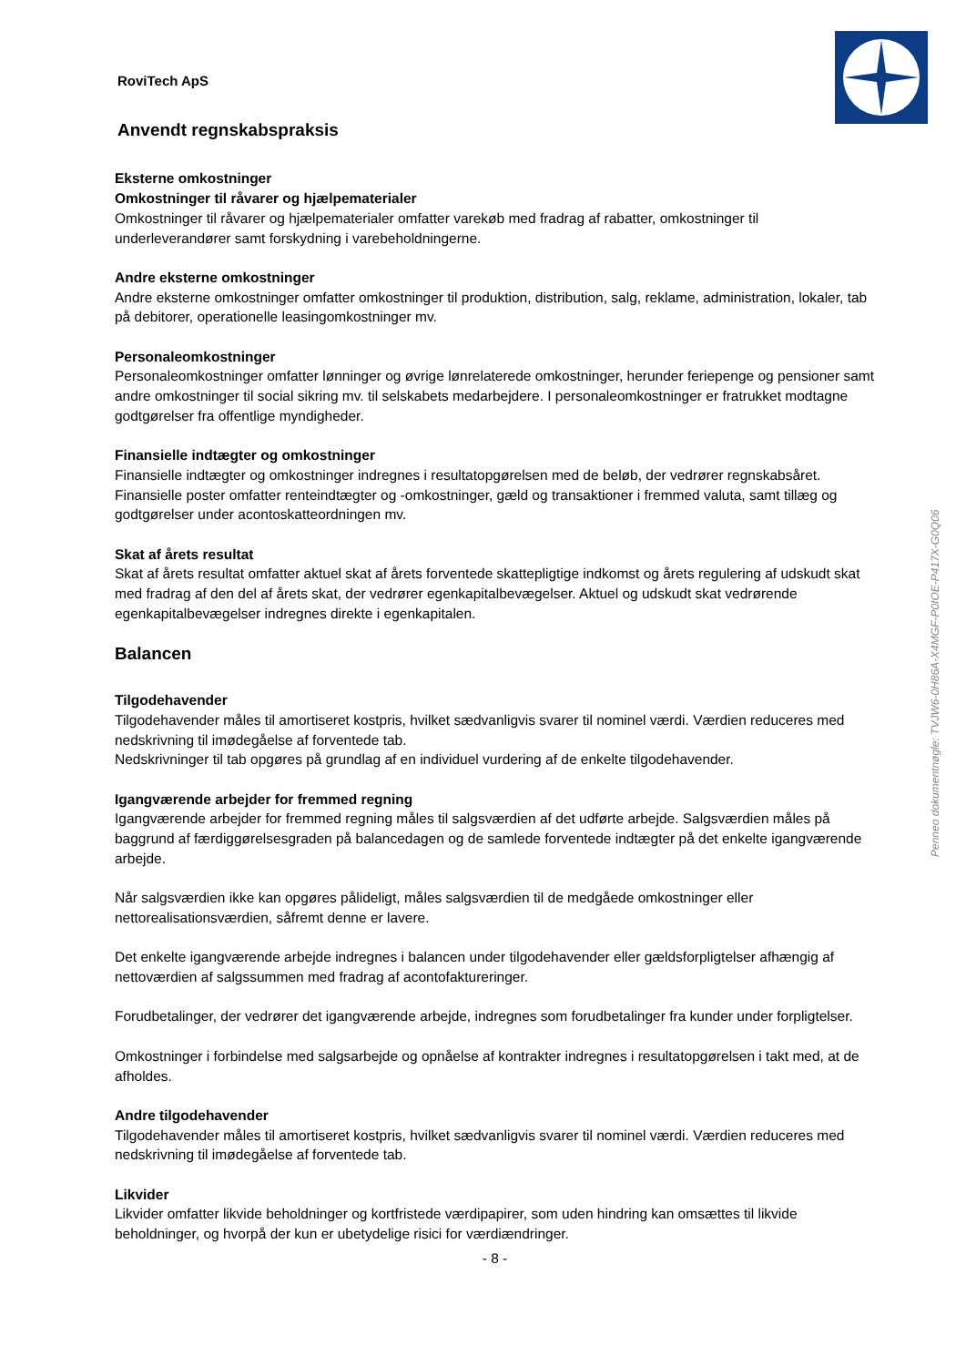Penneo dokumentnøgle: TVJW6-0H86A-X4MGF-P0IOE-P417X-G0Q06
RoviTech ApS
Anvendt regnskabspraksis
Eksterne omkostninger
Omkostninger til råvarer og hjælpematerialer
Omkostninger til råvarer og hjælpematerialer omfatter varekøb med fradrag af rabatter, omkostninger til underleverandører samt forskydning i varebeholdningerne.
Andre eksterne omkostninger
Andre eksterne omkostninger omfatter omkostninger til produktion, distribution, salg, reklame, administration, lokaler, tab på debitorer, operationelle leasingomkostninger mv.
Personaleomkostninger
Personaleomkostninger omfatter lønninger og øvrige lønrelaterede omkostninger, herunder feriepenge og pensioner samt andre omkostninger til social sikring mv. til selskabets medarbejdere. I personaleomkostninger er fratrukket modtagne godtgørelser fra offentlige myndigheder.
Finansielle indtægter og omkostninger
Finansielle indtægter og omkostninger indregnes i resultatopgørelsen med de beløb, der vedrører regnskabsåret. Finansielle poster omfatter renteindtægter og -omkostninger, gæld og transaktioner i fremmed valuta, samt tillæg og godtgørelser under acontoskatteordningen mv.
Skat af årets resultat
Skat af årets resultat omfatter aktuel skat af årets forventede skattepligtige indkomst og årets regulering af udskudt skat med fradrag af den del af årets skat, der vedrører egenkapitalbevægelser. Aktuel og udskudt skat vedrørende egenkapitalbevægelser indregnes direkte i egenkapitalen.
Balancen
Tilgodehavender
Tilgodehavender måles til amortiseret kostpris, hvilket sædvanligvis svarer til nominel værdi. Værdien reduceres med nedskrivning til imødegåelse af forventede tab.
Nedskrivninger til tab opgøres på grundlag af en individuel vurdering af de enkelte tilgodehavender.
Igangværende arbejder for fremmed regning
Igangværende arbejder for fremmed regning måles til salgsværdien af det udførte arbejde. Salgsværdien måles på baggrund af færdiggørelsesgraden på balancedagen og de samlede forventede indtægter på det enkelte igangværende arbejde.
Når salgsværdien ikke kan opgøres pålideligt, måles salgsværdien til de medgåede omkostninger eller nettorealisationsværdien, såfremt denne er lavere.
Det enkelte igangværende arbejde indregnes i balancen under tilgodehavender eller gældsforpligtelser afhængig af nettoværdien af salgssummen med fradrag af acontofaktureringer.
Forudbetalinger, der vedrører det igangværende arbejde, indregnes som forudbetalinger fra kunder under forpligtelser.
Omkostninger i forbindelse med salgsarbejde og opnåelse af kontrakter indregnes i resultatopgørelsen i takt med, at de afholdes.
Andre tilgodehavender
Tilgodehavender måles til amortiseret kostpris, hvilket sædvanligvis svarer til nominel værdi. Værdien reduceres med nedskrivning til imødegåelse af forventede tab.
Likvider
Likvider omfatter likvide beholdninger og kortfristede værdipapirer, som uden hindring kan omsættes til likvide beholdninger, og hvorpå der kun er ubetydelige risici for værdiændringer.
- 8 -